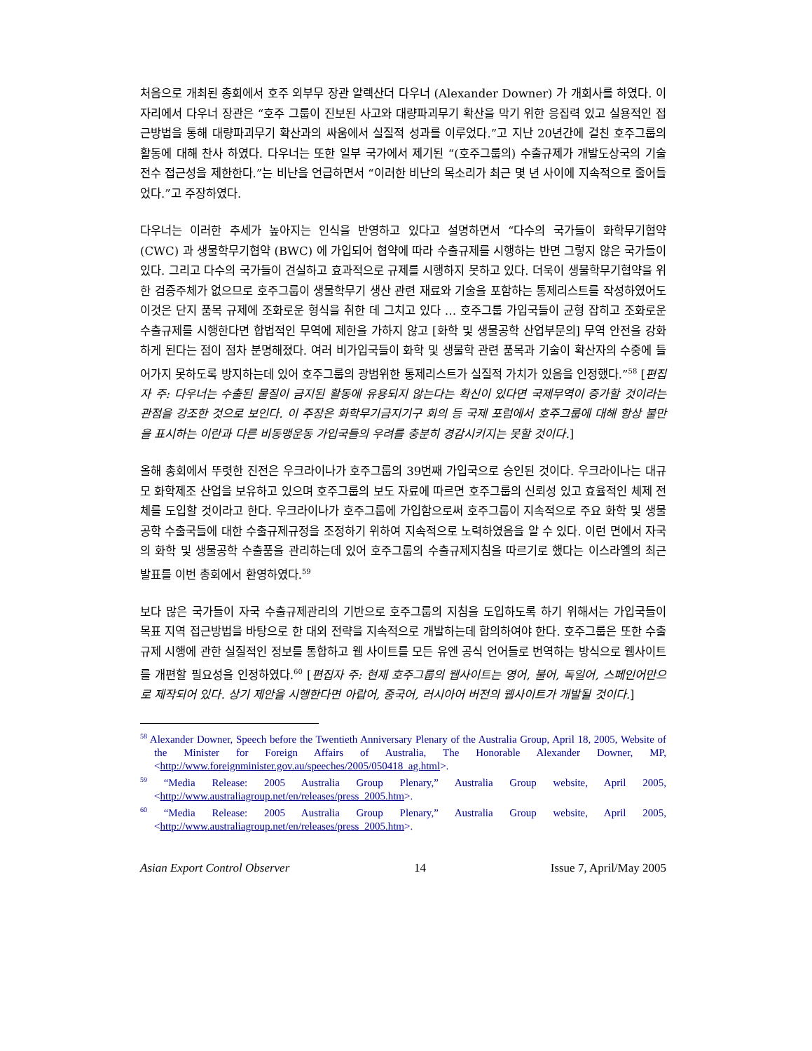처음으로 개최된 총회에서 호주 외부무 장관 알렉산더 다우너 (Alexander Downer) 가 개회사를 하였다. 이 자리에서 다우너 장관은 “호주 그룹이 진보된 사고와 대량파괴무기 확산을 막기 위한 응집력 있고 실용적인 접근방법을 통해 대량파괴무기 확산과의 싸움에서 실질적 성과를 이루었다.”고 지난 20년간에 걸친 호주그룹의 활동에 대해 찬사 하였다. 다우너는 또한 일부 국가에서 제기된 “(호주그룹의) 수출규제가 개발도상국의 기술 전수 접근성을 제한한다.”는 비난을 언급하면서 “이러한 비난의 목소리가 최근 몇 년 사이에 지속적으로 줄어들었다.”고 주장하였다.
다우너는 이러한 추세가 높아지는 인식을 반영하고 있다고 설명하면서 “다수의 국가들이 화학무기협약 (CWC) 과 생물학무기협약 (BWC) 에 가입되어 협약에 따라 수출규제를 시행하는 반면 그렇지 않은 국가들이 있다. 그리고 다수의 국가들이 견실하고 효과적으로 규제를 시행하지 못하고 있다. 더욱이 생물학무기협약을 위한 검증주체가 없으므로 호주그룹이 생물학무기 생산 관련 재료와 기술을 포함하는 통제리스트를 작성하였어도 이것은 단지 품목 규제에 조화로운 형식을 취한 데 그치고 있다 … 호주그룹 가입국들이 균형 잡히고 조화로운 수출규제를 시행한다면 합법적인 무역에 제한을 가하지 않고 [화학 및 생물공학 산업부문의] 무역 안전을 강화하게 된다는 점이 점차 분명해졌다. 여러 비가입국들이 화학 및 생물학 관련 품목과 기술이 확산자의 수중에 들어가지 못하도록 방지하는데 있어 호주그룹의 광범위한 통제리스트가 실질적 가치가 있음을 인정했다.”<sup>58</sup> [편집자 주: 다우너는 수출된 물질이 금지된 활동에 유용되지 않는다는 확신이 있다면 국제무역이 증가할 것이라는 관점을 강조한 것으로 보인다. 이 주장은 화학무기금지기구 회의 등 국제 포럼에서 호주그룹에 대해 항상 불만을 표시하는 이란과 다른 비동맹운동 가입국들의 우려를 충분히 경감시키지는 못할 것이다.]
올해 총회에서 뚜렷한 진전은 우크라이나가 호주그룹의 39번째 가입국으로 승인된 것이다. 우크라이나는 대규모 화학제조 산업을 보유하고 있으며 호주그룹의 보도 자료에 따르면 호주그룹의 신뢰성 있고 효율적인 체제 전체를 도입할 것이라고 한다. 우크라이나가 호주그룹에 가입함으로써 호주그룹이 지속적으로 주요 화학 및 생물공학 수출국들에 대한 수출규제규정을 조정하기 위하여 지속적으로 노력하였음을 알 수 있다. 이런 면에서 자국의 화학 및 생물공학 수출품을 관리하는데 있어 호주그룹의 수출규제지침을 따르기로 했다는 이스라엘의 최근 발표를 이번 총회에서 환영하였다.<sup>59</sup>
보다 많은 국가들이 자국 수출규제관리의 기반으로 호주그룹의 지침을 도입하도록 하기 위해서는 가입국들이 목표 지역 접근방법을 바탕으로 한 대외 전략을 지속적으로 개발하는데 합의하여야 한다. 호주그룹은 또한 수출규제 시행에 관한 실질적인 정보를 통합하고 웹 사이트를 모든 유엔 공식 언어들로 번역하는 방식으로 웹사이트를 개편할 필요성을 인정하였다.<sup>60</sup> [편집자 주: 현재 호주그룹의 웹사이트는 영어, 불어, 독일어, 스페인어만으로 제작되어 있다. 상기 제안을 시행한다면 아랍어, 중국어, 러시아어 버전의 웹사이트가 개발될 것이다.]
<sup>58</sup> Alexander Downer, Speech before the Twentieth Anniversary Plenary of the Australia Group, April 18, 2005, Website of the Minister for Foreign Affairs of Australia, The Honorable Alexander Downer, MP,<http://www.foreignminister.gov.au/speeches/2005/050418_ag.html>.
<sup>59</sup> “Media Release: 2005 Australia Group Plenary,” Australia Group website, April 2005, <http://www.australiagroup.net/en/releases/press_2005.htm>.
<sup>60</sup> “Media Release: 2005 Australia Group Plenary,” Australia Group website, April 2005, <http://www.australiagroup.net/en/releases/press_2005.htm>.
Asian Export Control Observer 14 Issue 7, April/May 2005